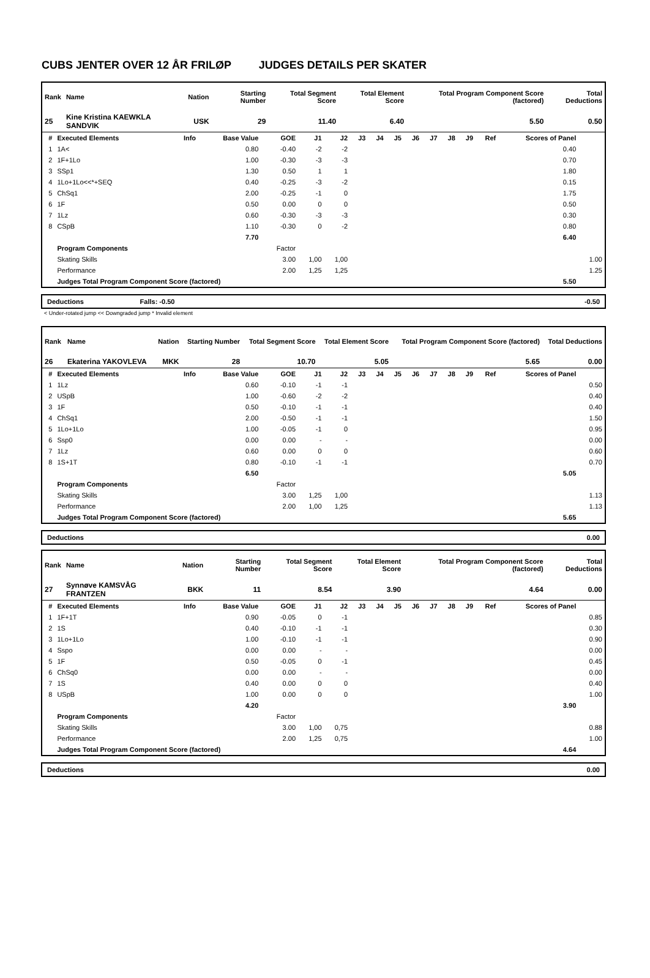CUBS JENTER OVER 12 ÅR FRILØP JUDGES DETAILS PER SKATER
| Rank | Name | Nation | Starting Number | Total Segment Score | Total Element Score | Total Program Component Score (factored) | Total Deductions |
| --- | --- | --- | --- | --- | --- | --- | --- |
| 25 | Kine Kristina KAEWKLA SANDVIK | USK | 29 | 11.40 | 6.40 | 5.50 | 0.50 |
| # | Executed Elements | Info | Base Value | GOE | J1 | J2 | J3 | J4 | J5 | J6 | J7 | J8 | J9 | Ref | Scores of Panel | |
| --- | --- | --- | --- | --- | --- | --- | --- | --- | --- | --- | --- | --- | --- | --- | --- | --- |
| 1 | 1A< | | 0.80 | -0.40 | -2 | -2 | | | | | | | | | 0.40 | |
| 2 | 1F+1Lo | | 1.00 | -0.30 | -3 | -3 | | | | | | | | | 0.70 | |
| 3 | SSp1 | | 1.30 | 0.50 | 1 | 1 | | | | | | | | | 1.80 | |
| 4 | 1Lo+1Lo<<*+SEQ | | 0.40 | -0.25 | -3 | -2 | | | | | | | | | 0.15 | |
| 5 | ChSq1 | | 2.00 | -0.25 | -1 | 0 | | | | | | | | | 1.75 | |
| 6 | 1F | | 0.50 | 0.00 | 0 | 0 | | | | | | | | | 0.50 | |
| 7 | 1Lz | | 0.60 | -0.30 | -3 | -3 | | | | | | | | | 0.30 | |
| 8 | CSpB | | 1.10 | -0.30 | 0 | -2 | | | | | | | | | 0.80 | |
| | | | 7.70 | | | | | | | | | | | | 6.40 | |
| | Program Components | | | Factor | | | | | | | | | | | | |
| | Skating Skills | | | 3.00 | 1,00 | 1,00 | | | | | | | | | | 1.00 |
| | Performance | | | 2.00 | 1,25 | 1,25 | | | | | | | | | | 1.25 |
| | Judges Total Program Component Score (factored) | | | | | | | | | | | | | | 5.50 | |
Deductions Falls: -0.50 -0.50
< Under-rotated jump << Downgraded jump * Invalid element
| Rank | Name | Nation | Starting Number | Total Segment Score | Total Element Score | Total Program Component Score (factored) | Total Deductions |
| --- | --- | --- | --- | --- | --- | --- | --- |
| 26 | Ekaterina YAKOVLEVA | MKK | 28 | 10.70 | 5.05 | 5.65 | 0.00 |
| # | Executed Elements | Info | Base Value | GOE | J1 | J2 | J3 | J4 | J5 | J6 | J7 | J8 | J9 | Ref | Scores of Panel | |
| --- | --- | --- | --- | --- | --- | --- | --- | --- | --- | --- | --- | --- | --- | --- | --- | --- |
| 1 | 1Lz | | 0.60 | -0.10 | -1 | -1 | | | | | | | | | | 0.50 |
| 2 | USpB | | 1.00 | -0.60 | -2 | -2 | | | | | | | | | | 0.40 |
| 3 | 1F | | 0.50 | -0.10 | -1 | -1 | | | | | | | | | | 0.40 |
| 4 | ChSq1 | | 2.00 | -0.50 | -1 | -1 | | | | | | | | | | 1.50 |
| 5 | 1Lo+1Lo | | 1.00 | -0.05 | -1 | 0 | | | | | | | | | | 0.95 |
| 6 | Ssp0 | | 0.00 | 0.00 | - | - | | | | | | | | | | 0.00 |
| 7 | 1Lz | | 0.60 | 0.00 | 0 | 0 | | | | | | | | | | 0.60 |
| 8 | 1S+1T | | 0.80 | -0.10 | -1 | -1 | | | | | | | | | | 0.70 |
| | | | 6.50 | | | | | | | | | | | | 5.05 | |
| | Program Components | | | Factor | | | | | | | | | | | | |
| | Skating Skills | | | 3.00 | 1,25 | 1,00 | | | | | | | | | | 1.13 |
| | Performance | | | 2.00 | 1,00 | 1,25 | | | | | | | | | | 1.13 |
| | Judges Total Program Component Score (factored) | | | | | | | | | | | | | | 5.65 | |
Deductions 0.00
| Rank | Name | Nation | Starting Number | Total Segment Score | Total Element Score | Total Program Component Score (factored) | Total Deductions |
| --- | --- | --- | --- | --- | --- | --- | --- |
| 27 | Synnøve KAMSVÅG FRANTZEN | BKK | 11 | 8.54 | 3.90 | 4.64 | 0.00 |
| # | Executed Elements | Info | Base Value | GOE | J1 | J2 | J3 | J4 | J5 | J6 | J7 | J8 | J9 | Ref | Scores of Panel | |
| --- | --- | --- | --- | --- | --- | --- | --- | --- | --- | --- | --- | --- | --- | --- | --- | --- |
| 1 | 1F+1T | | 0.90 | -0.05 | 0 | -1 | | | | | | | | | | 0.85 |
| 2 | 1S | | 0.40 | -0.10 | -1 | -1 | | | | | | | | | | 0.30 |
| 3 | 1Lo+1Lo | | 1.00 | -0.10 | -1 | -1 | | | | | | | | | | 0.90 |
| 4 | Sspo | | 0.00 | 0.00 | - | - | | | | | | | | | | 0.00 |
| 5 | 1F | | 0.50 | -0.05 | 0 | -1 | | | | | | | | | | 0.45 |
| 6 | ChSq0 | | 0.00 | 0.00 | - | - | | | | | | | | | | 0.00 |
| 7 | 1S | | 0.40 | 0.00 | 0 | 0 | | | | | | | | | | 0.40 |
| 8 | USpB | | 1.00 | 0.00 | 0 | 0 | | | | | | | | | | 1.00 |
| | | | 4.20 | | | | | | | | | | | | 3.90 | |
| | Program Components | | | Factor | | | | | | | | | | | | |
| | Skating Skills | | | 3.00 | 1,00 | 0,75 | | | | | | | | | | 0.88 |
| | Performance | | | 2.00 | 1,25 | 0,75 | | | | | | | | | | 1.00 |
| | Judges Total Program Component Score (factored) | | | | | | | | | | | | | | 4.64 | |
Deductions 0.00